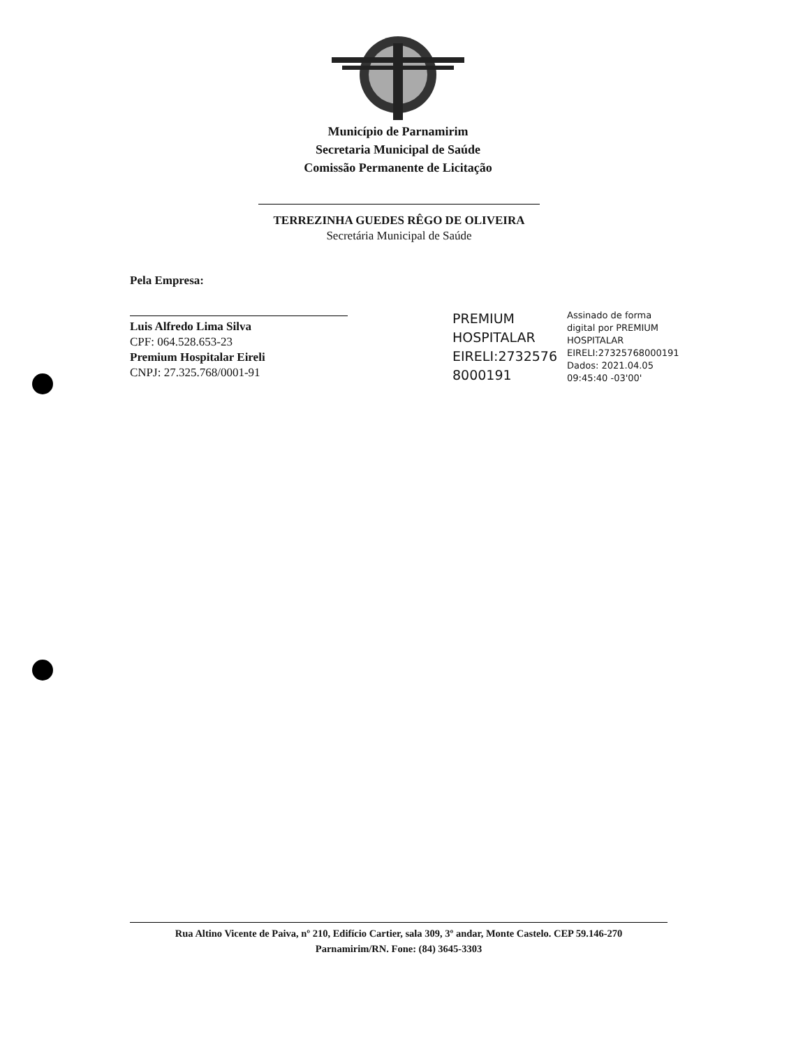Município de Parnamirim
Secretaria Municipal de Saúde
Comissão Permanente de Licitação
TERREZINHA GUEDES RÊGO DE OLIVEIRA
Secretária Municipal de Saúde
Pela Empresa:
Luis Alfredo Lima Silva
CPF: 064.528.653-23
Premium Hospitalar Eireli
CNPJ: 27.325.768/0001-91
PREMIUM HOSPITALAR EIRELI:2732576 8000191
Assinado de forma
digital por PREMIUM
HOSPITALAR
EIRELI:27325768000191
Dados: 2021.04.05
09:45:40 -03'00'
Rua Altino Vicente de Paiva, nº 210, Edifício Cartier, sala 309, 3º andar, Monte Castelo. CEP 59.146-270
Parnamirim/RN. Fone: (84) 3645-3303